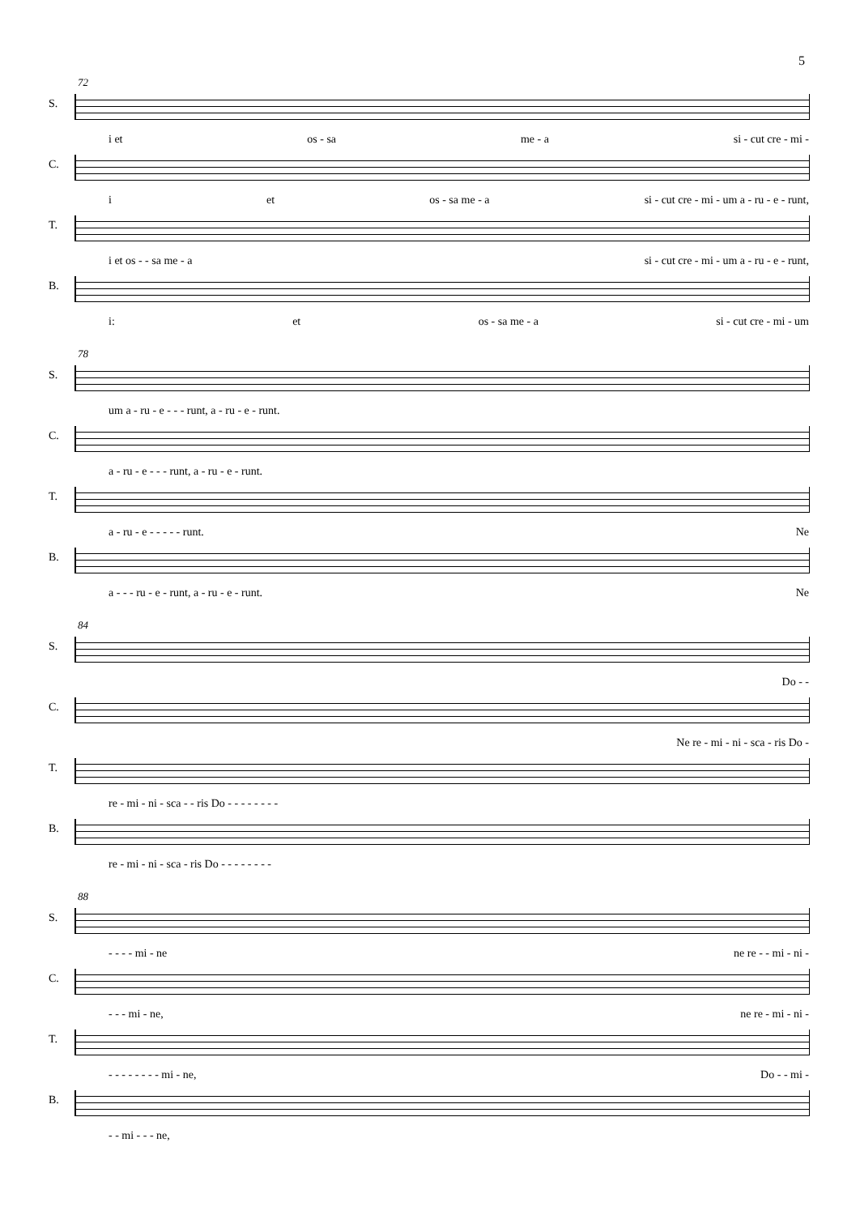5
72
S.
i et os - sa me - a si - cut cre - mi -
C.
i et os - sa me - a si - cut cre - mi - um a - ru - e - runt,
T.
i et os - - sa me - a si - cut cre - mi - um a - ru - e - runt,
B.
i: et os - sa me - a si - cut cre - mi - um
78
S.
um a - ru - e - - - runt, a - ru - e - runt.
C.
a - ru - e - - - runt, a - ru - e - runt.
T.
a - ru - e - - - - - runt. Ne
B.
a - - - ru - e - runt, a - ru - e - runt. Ne
84
S.
Do - -
C.
Ne re - mi - ni - sca - ris Do -
T.
re - mi - ni - sca - - ris Do - - - - - - - -
B.
re - mi - ni - sca - ris Do - - - - - - - -
88
S.
- - - - mi - ne ne re - - mi - ni -
C.
- - - mi - ne, ne re - mi - ni -
T.
- - - - - - - - mi - ne, Do - - mi -
B.
- - mi - - - ne,